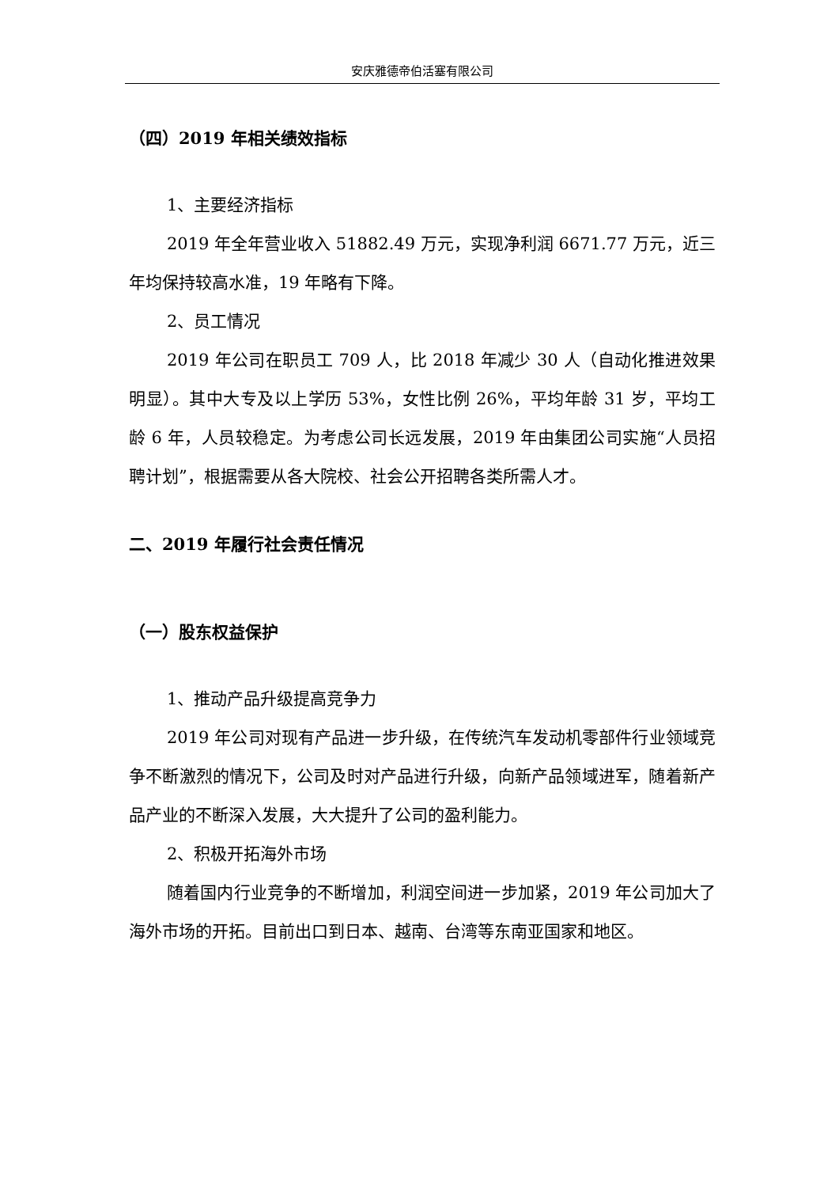安庆雅德帝伯活塞有限公司
（四）2019 年相关绩效指标
1、主要经济指标
2019 年全年营业收入 51882.49 万元，实现净利润 6671.77 万元，近三年均保持较高水准，19 年略有下降。
2、员工情况
2019 年公司在职员工 709 人，比 2018 年减少 30 人（自动化推进效果明显）。其中大专及以上学历 53%，女性比例 26%，平均年龄 31 岁，平均工龄 6 年，人员较稳定。为考虑公司长远发展，2019 年由集团公司实施“人员招聘计划”，根据需要从各大院校、社会公开招聘各类所需人才。
二、2019 年履行社会责任情况
（一）股东权益保护
1、推动产品升级提高竞争力
2019 年公司对现有产品进一步升级，在传统汽车发动机零部件行业领域竞争不断激烈的情况下，公司及时对产品进行升级，向新产品领域进军，随着新产品产业的不断深入发展，大大提升了公司的盈利能力。
2、积极开拓海外市场
随着国内行业竞争的不断增加，利润空间进一步加紧，2019 年公司加大了海外市场的开拓。目前出口到日本、越南、台湾等东南亚国家和地区。